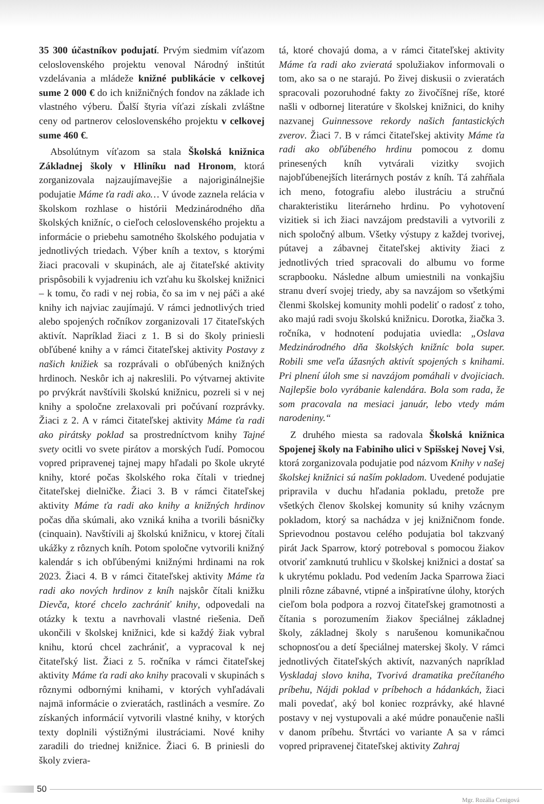35 300 účastníkov podujatí. Prvým siedmim víťazom celoslovenského projektu venoval Národný inštitút vzdelávania a mládeže knižné publikácie v celkovej sume 2 000 € do ich knižničných fondov na základe ich vlastného výberu. Ďalší štyria víťazi získali zvláštne ceny od partnerov celoslovenského projektu v celkovej sume 460 €.
Absolútnym víťazom sa stala Školská knižnica Základnej školy v Hliníku nad Hronom, ktorá zorganizovala najzaujímavejšie a najoriginálnejšie podujatie Máme ťa radi ako… V úvode zaznela relácia v školskom rozhlase o histórii Medzinárodného dňa školských knižníc, o cieľoch celoslovenského projektu a informácie o priebehu samotného školského podujatia v jednotlivých triedach. Výber kníh a textov, s ktorými žiaci pracovali v skupinách, ale aj čitateľské aktivity prispôsobili k vyjadreniu ich vzťahu ku školskej knižnici – k tomu, čo radi v nej robia, čo sa im v nej páči a aké knihy ich najviac zaujímajú. V rámci jednotlivých tried alebo spojených ročníkov zorganizovali 17 čitateľských aktivít. Napríklad žiaci z 1. B si do školy priniesli obľúbené knihy a v rámci čitateľskej aktivity Postavy z našich knižiek sa rozprávali o obľúbených knižných hrdinoch. Neskôr ich aj nakreslili. Po výtvarnej aktivite po prvýkrát navštívili školskú knižnicu, pozreli si v nej knihy a spoločne zrelaxovali pri počúvaní rozprávky. Žiaci z 2. A v rámci čitateľskej aktivity Máme ťa radi ako pirátsky poklad sa prostredníctvom knihy Tajné svety ocitli vo svete pirátov a morských ľudí. Pomocou vopred pripravenej tajnej mapy hľadali po škole ukryté knihy, ktoré počas školského roka čítali v triednej čitateľskej dielničke. Žiaci 3. B v rámci čitateľskej aktivity Máme ťa radi ako knihy a knižných hrdinov počas dňa skúmali, ako vzniká kniha a tvorili básničky (cinquain). Navštívili aj školskú knižnicu, v ktorej čítali ukážky z rôznych kníh. Potom spoločne vytvorili knižný kalendár s ich obľúbenými knižnými hrdinami na rok 2023. Žiaci 4. B v rámci čitateľskej aktivity Máme ťa radi ako nových hrdinov z kníh najskôr čítali knižku Dievča, ktoré chcelo zachrániť knihy, odpovedali na otázky k textu a navrhovali vlastné riešenia. Deň ukončili v školskej knižnici, kde si každý žiak vybral knihu, ktorú chcel zachrániť, a vypracoval k nej čitateľský list. Žiaci z 5. ročníka v rámci čitateľskej aktivity Máme ťa radi ako knihy pracovali v skupinách s rôznymi odbornými knihami, v ktorých vyhľadávali najmä informácie o zvieratách, rastlinách a vesmíre. Zo získaných informácií vytvorili vlastné knihy, v ktorých texty doplnili výstižnými ilustráciami. Nové knihy zaradili do triednej knižnice. Žiaci 6. B priniesli do školy zviera-
tá, ktoré chovajú doma, a v rámci čitateľskej aktivity Máme ťa radi ako zvieratá spolužiakov informovali o tom, ako sa o ne starajú. Po živej diskusii o zvieratách spracovali pozoruhodné fakty zo živočíšnej ríše, ktoré našli v odbornej literatúre v školskej knižnici, do knihy nazvanej Guinnessove rekordy našich fantastických zverov. Žiaci 7. B v rámci čitateľskej aktivity Máme ťa radi ako obľúbeného hrdinu pomocou z domu prinesených kníh vytvárali vizitky svojich najobľúbenejších literárnych postáv z kníh. Tá zahŕňala ich meno, fotografiu alebo ilustráciu a stručnú charakteristiku literárneho hrdinu. Po vyhotovení vizitiek si ich žiaci navzájom predstavili a vytvorili z nich spoločný album. Všetky výstupy z každej tvorivej, pútavej a zábavnej čitateľskej aktivity žiaci z jednotlivých tried spracovali do albumu vo forme scrapbooku. Následne album umiestnili na vonkajšiu stranu dverí svojej triedy, aby sa navzájom so všetkými členmi školskej komunity mohli podeliť o radosť z toho, ako majú radi svoju školskú knižnicu. Dorotka, žiačka 3. ročníka, v hodnotení podujatia uviedla: „Oslava Medzinárodného dňa školských knižníc bola super. Robili sme veľa úžasných aktivít spojených s knihami. Pri plnení úloh sme si navzájom pomáhali v dvojiciach. Najlepšie bolo vyrábanie kalendára. Bola som rada, že som pracovala na mesiaci január, lebo vtedy mám narodeniny.“
Z druhého miesta sa radovala Školská knižnica Spojenej školy na Fabiniho ulici v Spišskej Novej Vsi, ktorá zorganizovala podujatie pod názvom Knihy v našej školskej knižnici sú naším pokladom. Uvedené podujatie pripravila v duchu hľadania pokladu, pretože pre všetkých členov školskej komunity sú knihy vzácnym pokladom, ktorý sa nachádza v jej knižničnom fonde. Sprievodnou postavou celého podujatia bol takzvaný pirát Jack Sparrow, ktorý potreboval s pomocou žiakov otvoriť zamknutú truhlicu v školskej knižnici a dostať sa k ukrytému pokladu. Pod vedením Jacka Sparrowa žiaci plnili rôzne zábavné, vtipné a inšpiratívne úlohy, ktorých cieľom bola podpora a rozvoj čitateľskej gramotnosti a čítania s porozumením žiakov špeciálnej základnej školy, základnej školy s narušenou komunikačnou schopnosťou a detí špeciálnej materskej školy. V rámci jednotlivých čitateľských aktivít, nazvaných napríklad Vyskladaj slovo kniha, Tvorivá dramatika prečítaného príbehu, Nájdi poklad v príbehoch a hádankách, žiaci mali povedať, aký bol koniec rozprávky, aké hlavné postavy v nej vystupovali a aké múdre ponaučenie našli v danom príbehu. Štvrtáci vo variante A sa v rámci vopred pripravenej čitateľskej aktivity Zahraj
50
Mgr. Rozália Cenigová